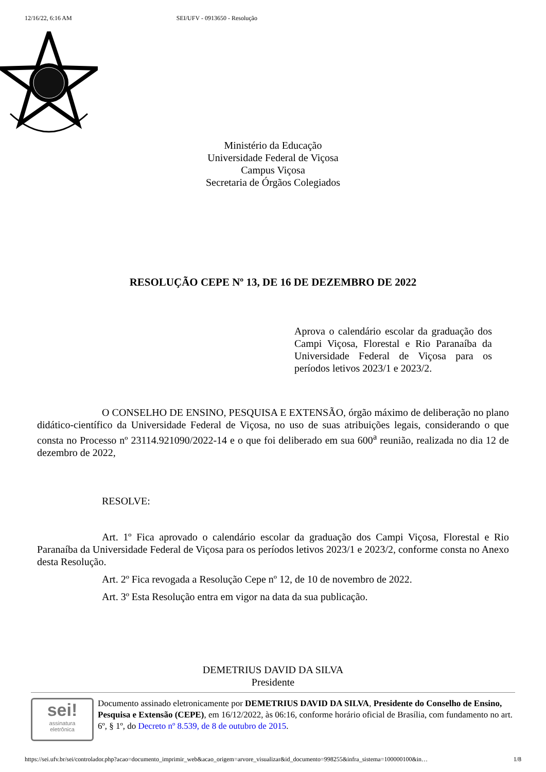12/16/22, 6:16 AM SEI/UFV - 0913650 - Resolução
Ministério da Educação
Universidade Federal de Viçosa
Campus Viçosa
Secretaria de Órgãos Colegiados
RESOLUÇÃO CEPE Nº 13, DE 16 DE DEZEMBRO DE 2022
Aprova o calendário escolar da graduação dos Campi Viçosa, Florestal e Rio Paranaíba da Universidade Federal de Viçosa para os períodos letivos 2023/1 e 2023/2.
O CONSELHO DE ENSINO, PESQUISA E EXTENSÃO, órgão máximo de deliberação no plano didático-científico da Universidade Federal de Viçosa, no uso de suas atribuições legais, considerando o que consta no Processo nº 23114.921090/2022-14 e o que foi deliberado em sua 600<sup>a</sup> reunião, realizada no dia 12 de dezembro de 2022,
RESOLVE:
Art. 1º Fica aprovado o calendário escolar da graduação dos Campi Viçosa, Florestal e Rio Paranaíba da Universidade Federal de Viçosa para os períodos letivos 2023/1 e 2023/2, conforme consta no Anexo desta Resolução.
Art. 2º Fica revogada a Resolução Cepe nº 12, de 10 de novembro de 2022.
Art. 3º Esta Resolução entra em vigor na data da sua publicação.
DEMETRIUS DAVID DA SILVA
Presidente
sei!
assinatura
eletrônica
Documento assinado eletronicamente por DEMETRIUS DAVID DA SILVA, Presidente do Conselho de Ensino, Pesquisa e Extensão (CEPE), em 16/12/2022, às 06:16, conforme horário oficial de Brasília, com fundamento no art. 6º, § 1º, do Decreto nº 8.539, de 8 de outubro de 2015.
https://sei.ufv.br/sei/controlador.php?acao=documento_imprimir_web&acao_origem=arvore_visualizar&id_documento=998255&infra_sistema=100000100&in… 1/8